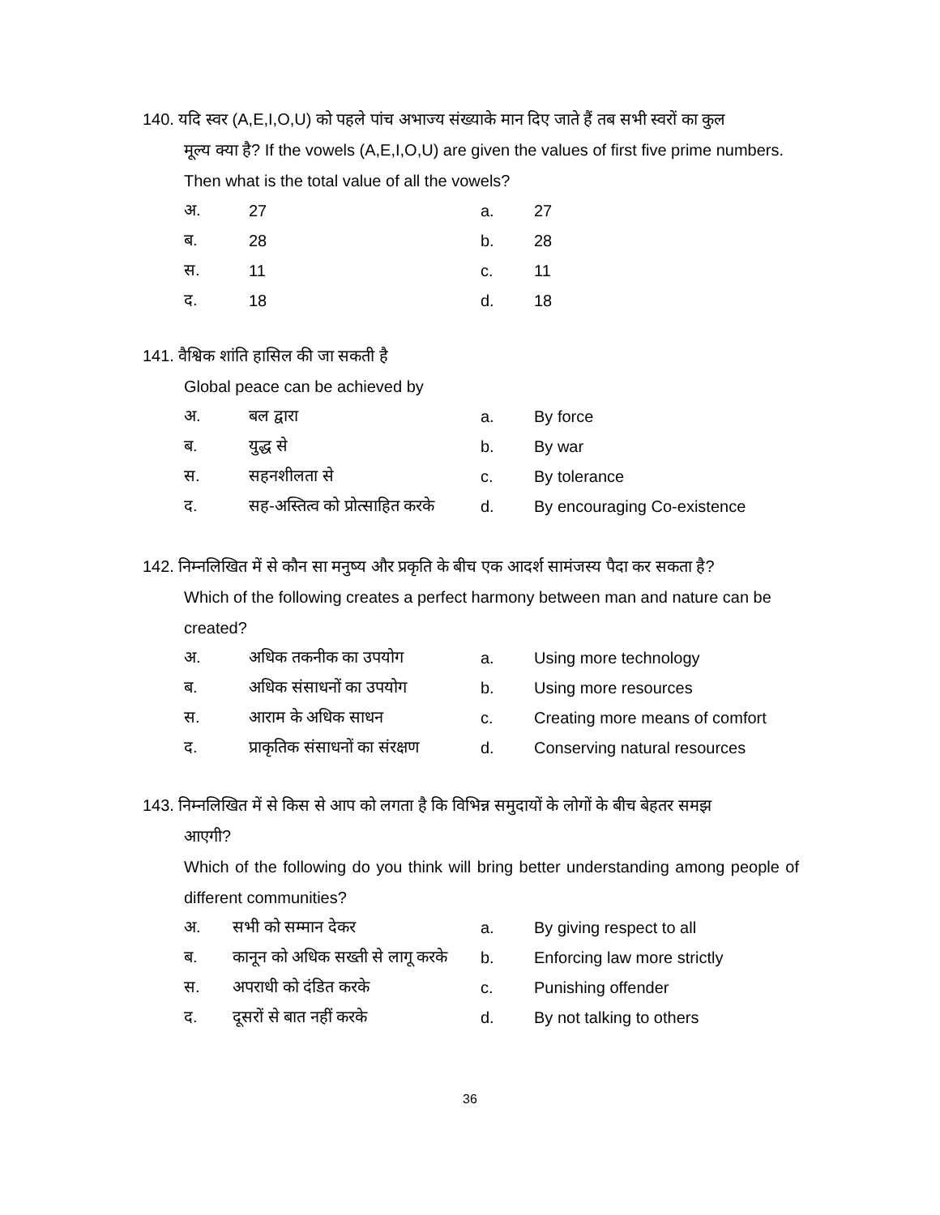140. यदि स्वर (A,E,I,O,U) को पहले पांच अभाज्य संख्याके मान दिए जाते हैं तब सभी स्वरों का कुल
मूल्य क्या है? If the vowels (A,E,I,O,U) are given the values of first five prime numbers. Then what is the total value of all the vowels?
| अ. | 27 | a. | 27 |
| ब. | 28 | b. | 28 |
| स. | 11 | c. | 11 |
| द. | 18 | d. | 18 |
141. वैश्विक शांति हासिल की जा सकती है
Global peace can be achieved by
| अ. | बल द्वारा | a. | By force |
| ब. | युद्ध से | b. | By war |
| स. | सहनशीलता से | c. | By tolerance |
| द. | सह-अस्तित्व को प्रोत्साहित करके | d. | By encouraging Co-existence |
142. निम्नलिखित में से कौन सा मनुष्य और प्रकृति के बीच एक आदर्श सामंजस्य पैदा कर सकता है?
Which of the following creates a perfect harmony between man and nature can be created?
| अ. | अधिक तकनीक का उपयोग | a. | Using more technology |
| ब. | अधिक संसाधनों का उपयोग | b. | Using more resources |
| स. | आराम के अधिक साधन | c. | Creating more means of comfort |
| द. | प्राकृतिक संसाधनों का संरक्षण | d. | Conserving natural resources |
143. निम्नलिखित में से किस से आप को लगता है कि विभिन्न समुदायों के लोगों के बीच बेहतर समझ
आएगी?
Which of the following do you think will bring better understanding among people of different communities?
| अ. | सभी को सम्मान देकर | a. | By giving respect to all |
| ब. | कानून को अधिक सख्ती से लागू करके | b. | Enforcing law more strictly |
| स. | अपराधी को दंडित करके | c. | Punishing offender |
| द. | दूसरों से बात नहीं करके | d. | By not talking to others |
36